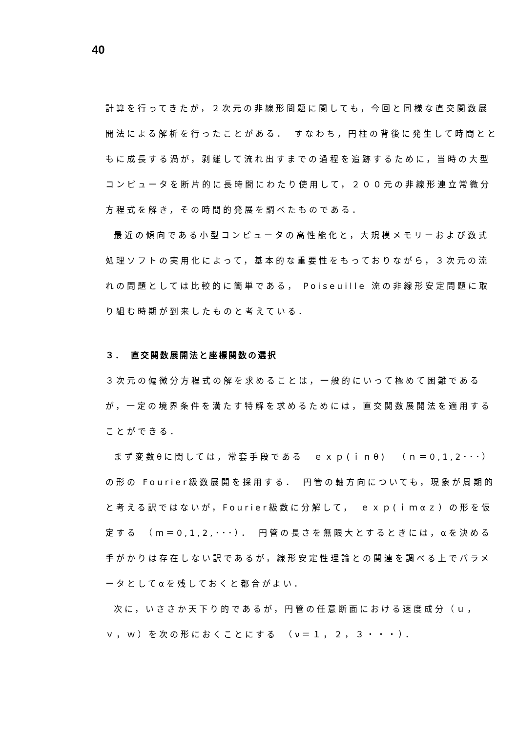40
計算を行ってきたが，２次元の非線形問題に関しても，今回と同様な直交関数展開法による解析を行ったことがある．　すなわち，円柱の背後に発生して時間とともに成長する渦が，剥離して流れ出すまでの過程を追跡するために，当時の大型コンピュータを断片的に長時間にわたり使用して，２００元の非線形連立常微分方程式を解き，その時間的発展を調べたものである．
最近の傾向である小型コンピュータの高性能化と，大規模メモリーおよび数式処理ソフトの実用化によって，基本的な重要性をもっておりながら，３次元の流れの問題としては比較的に簡単である， Poiseuille 流の非線形安定問題に取り組む時期が到来したものと考えている．
３．　直交関数展開法と座標関数の選択
３次元の偏微分方程式の解を求めることは，一般的にいって極めて困難であるが，一定の境界条件を満たす特解を求めるためには，直交関数展開法を適用することができる．
まず変数θに関しては，常套手段である　ｅｘｐ(ｉｎθ)　（ｎ＝0,1,2･･･）の形の Fourier級数展開を採用する．　円管の軸方向についても，現象が周期的と考える訳ではないが，Fourier級数に分解して，　ｅｘｐ(ｉｍαｚ）の形を仮定する　（ｍ＝0,1,2,･･･）．　円管の長さを無限大とするときには，αを決める手がかりは存在しない訳であるが，線形安定性理論との関連を調べる上でパラメータとしてαを残しておくと都合がよい．
次に，いささか天下り的であるが，円管の任意断面における速度成分（ｕ，ｖ，ｗ）を次の形におくことにする　（ν＝１，２，３・・・）．